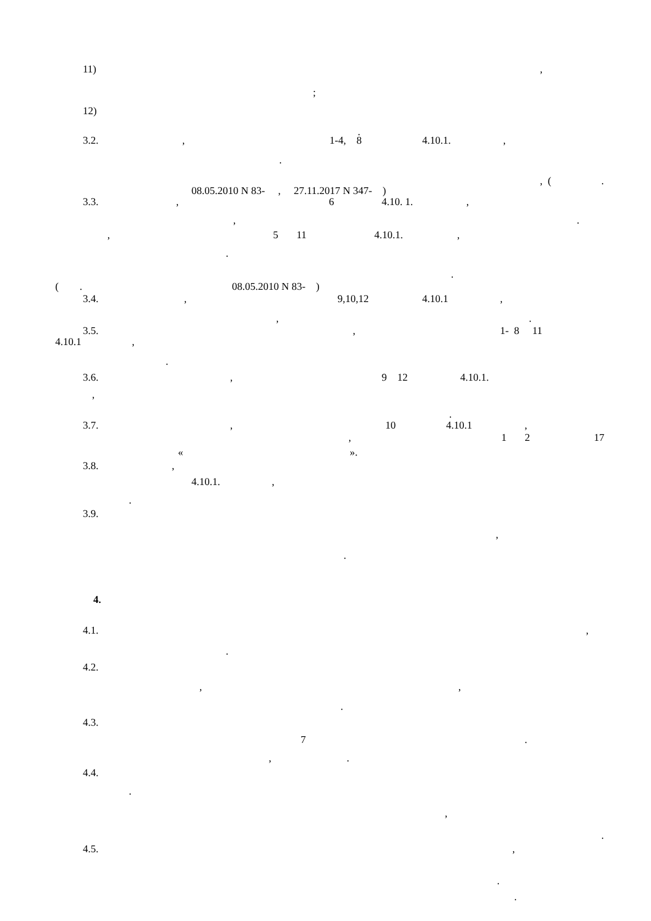11),
;
12)
.
3.2., 1-4, 8 4.10.1.,
.
, (.
08.05.2010 N 83- , 27.11.2017 N 347- )
3.3., 6 4.10. 1.,
,.
, 5 11 4.10.1.,
.
.
( . 08.05.2010 N 83- )
3.4., 9,10,12 4.10.1,
,.
3.5., 1- 8 11
4.10.1,
.
3.6., 9 12 4.10.1.
,
.
3.7., 10 4.10.1,
, 1 2 17
« ».
3.8.,
4.10.1.,
.
3.9.
,
.
4.
4.1.,
.
4.2.
,,
.
4.3.
7.
,.
4.4.
.
,
.
4.5.,
.
.